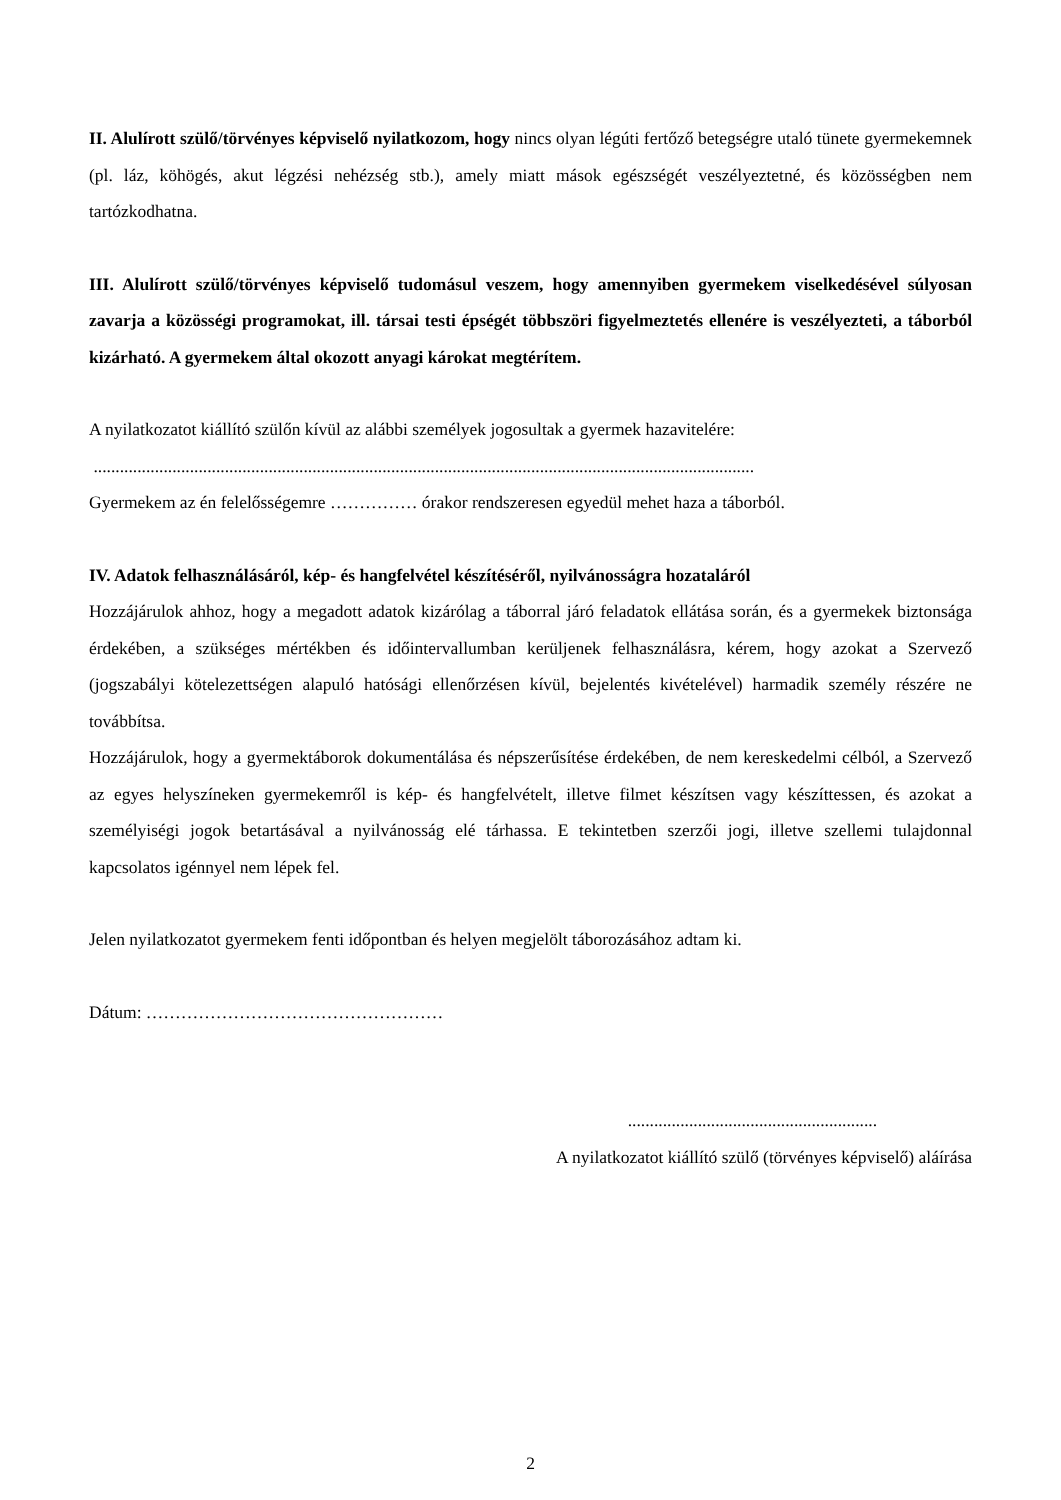II. Alulírott szülő/törvényes képviselő nyilatkozom, hogy nincs olyan légúti fertőző betegségre utaló tünete gyermekemnek (pl. láz, köhögés, akut légzési nehézség stb.), amely miatt mások egészségét veszélyeztetné, és közösségben nem tartózkodhatna.
III. Alulírott szülő/törvényes képviselő tudomásul veszem, hogy amennyiben gyermekem viselkedésével súlyosan zavarja a közösségi programokat, ill. társai testi épségét többszöri figyelmeztetés ellenére is veszélyezteti, a táborból kizárható. A gyermekem által okozott anyagi károkat megtérítem.
A nyilatkozatot kiállító szülőn kívül az alábbi személyek jogosultak a gyermek hazavitelére:
.......................................................................................................................................................
Gyermekem az én felelősségemre …………… órakor rendszeresen egyedül mehet haza a táborból.
IV. Adatok felhasználásáról, kép- és hangfelvétel készítéséről, nyilvánosságra hozataláról
Hozzájárulok ahhoz, hogy a megadott adatok kizárólag a táborral járó feladatok ellátása során, és a gyermekek biztonsága érdekében, a szükséges mértékben és időintervallumban kerüljenek felhasználásra, kérem, hogy azokat a Szervező (jogszabályi kötelezettségen alapuló hatósági ellenőrzésen kívül, bejelentés kivételével) harmadik személy részére ne továbbítsa.
Hozzájárulok, hogy a gyermektáborok dokumentálása és népszerűsítése érdekében, de nem kereskedelmi célból, a Szervező az egyes helyszíneken gyermekemről is kép- és hangfelvételt, illetve filmet készítsen vagy készíttessen, és azokat a személyiségi jogok betartásával a nyilvánosság elé tárhassa. E tekintetben szerzői jogi, illetve szellemi tulajdonnal kapcsolatos igénnyel nem lépek fel.
Jelen nyilatkozatot gyermekem fenti időpontban és helyen megjelölt táborozásához adtam ki.
Dátum: ……………………………………………
.........................................................
A nyilatkozatot kiállító szülő (törvényes képviselő) aláírása
2